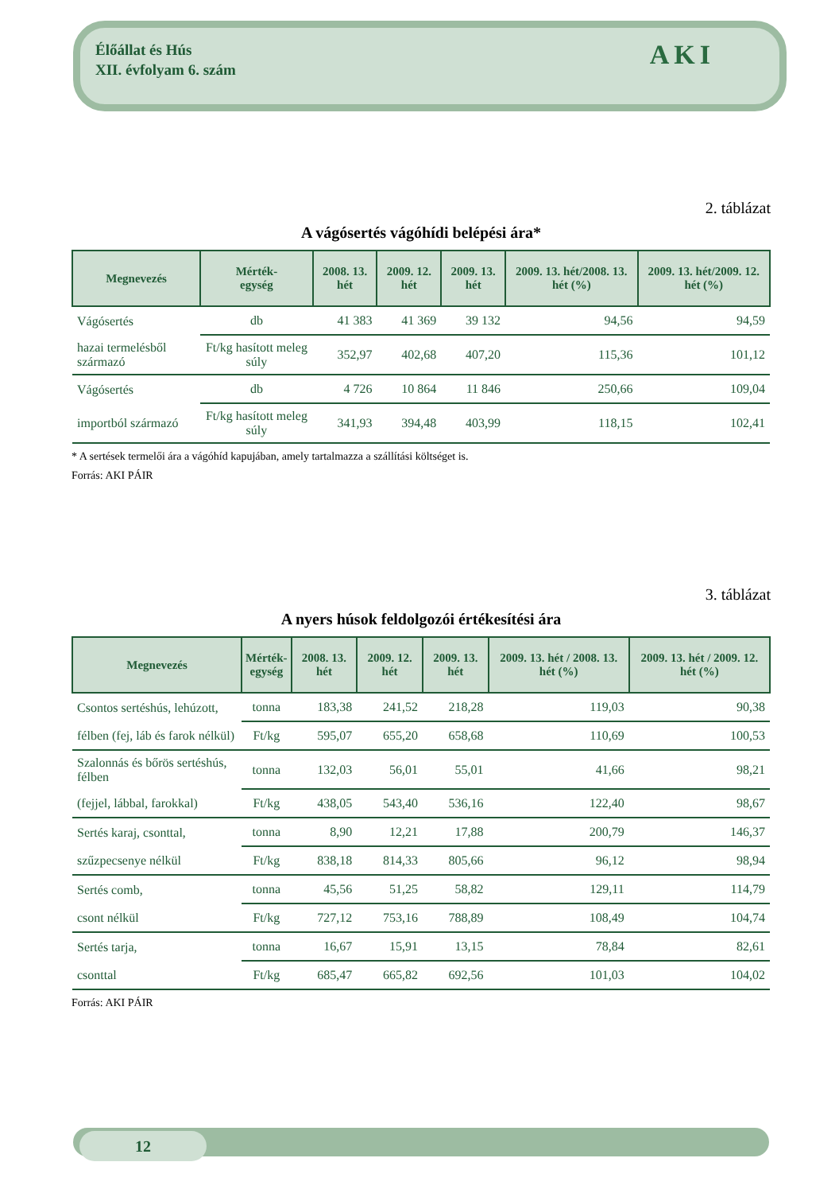12
Élőállat és Hús
XII. évfolyam 6. szám
AKI
2. táblázat
A vágósertés vágóhídi belépési ára*
| Megnevezés | Mérték- egység | 2008. 13. hét | 2009. 12. hét | 2009. 13. hét | 2009. 13. hét/2008. 13. hét (%) | 2009. 13. hét/2009. 12. hét (%) |
| --- | --- | --- | --- | --- | --- | --- |
| Vágósertés | db | 41 383 | 41 369 | 39 132 | 94,56 | 94,59 |
| hazai termelésből származó | Ft/kg hasított meleg súly | 352,97 | 402,68 | 407,20 | 115,36 | 101,12 |
| Vágósertés | db | 4 726 | 10 864 | 11 846 | 250,66 | 109,04 |
| importból származó | Ft/kg hasított meleg súly | 341,93 | 394,48 | 403,99 | 118,15 | 102,41 |
* A sertések termelői ára a vágóhíd kapujában, amely tartalmazza a szállítási költséget is.
Forrás: AKI PÁIR
3. táblázat
A nyers húsok feldolgozói értékesítési ára
| Megnevezés | Mérték- egység | 2008. 13. hét | 2009. 12. hét | 2009. 13. hét | 2009. 13. hét / 2008. 13. hét (%) | 2009. 13. hét / 2009. 12. hét (%) |
| --- | --- | --- | --- | --- | --- | --- |
| Csontos sertéshús, lehúzott, | tonna | 183,38 | 241,52 | 218,28 | 119,03 | 90,38 |
| félben (fej, láb és farok nélkül) | Ft/kg | 595,07 | 655,20 | 658,68 | 110,69 | 100,53 |
| Szalonnás és bőrös sertéshús, félben | tonna | 132,03 | 56,01 | 55,01 | 41,66 | 98,21 |
| (fejjel, lábbal, farokkal) | Ft/kg | 438,05 | 543,40 | 536,16 | 122,40 | 98,67 |
| Sertés karaj, csonttal, | tonna | 8,90 | 12,21 | 17,88 | 200,79 | 146,37 |
| szűzpecsenye nélkül | Ft/kg | 838,18 | 814,33 | 805,66 | 96,12 | 98,94 |
| Sertés comb, | tonna | 45,56 | 51,25 | 58,82 | 129,11 | 114,79 |
| csont nélkül | Ft/kg | 727,12 | 753,16 | 788,89 | 108,49 | 104,74 |
| Sertés tarja, | tonna | 16,67 | 15,91 | 13,15 | 78,84 | 82,61 |
| csonttal | Ft/kg | 685,47 | 665,82 | 692,56 | 101,03 | 104,02 |
Forrás: AKI PÁIR